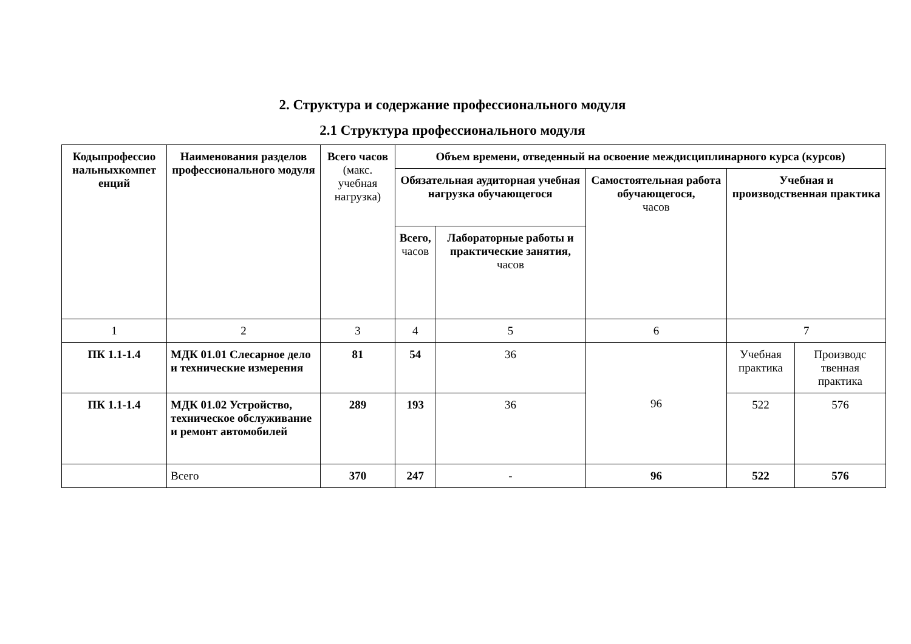2. Структура и содержание профессионального модуля
2.1 Структура профессионального модуля
| Кодыпрофессио нальныхкомпет енций | Наименования разделов профессионального модуля | Всего часов (макс. учебная нагрузка) | Объем времени, отведенный на освоение междисциплинарного курса (курсов) | | | | |
| --- | --- | --- | --- | --- | --- | --- | --- |
| | | | Обязательная аудиторная учебная нагрузка обучающегося | | Самостоятельная работа обучающегося, часов | Учебная и производственная практика | |
| | | | Всего, часов | Лабораторные работы и практические занятия, часов | | | |
| 1 | 2 | 3 | 4 | 5 | 6 | 7 | |
| ПК 1.1-1.4 | МДК 01.01 Слесарное дело и технические измерения | 81 | 54 | 36 | 96 | Учебная практика | Производс твенная практика |
| ПК 1.1-1.4 | МДК 01.02 Устройство, техническое обслуживание и ремонт автомобилей | 289 | 193 | 36 | | 522 | 576 |
| | Всего | 370 | 247 | - | 96 | 522 | 576 |